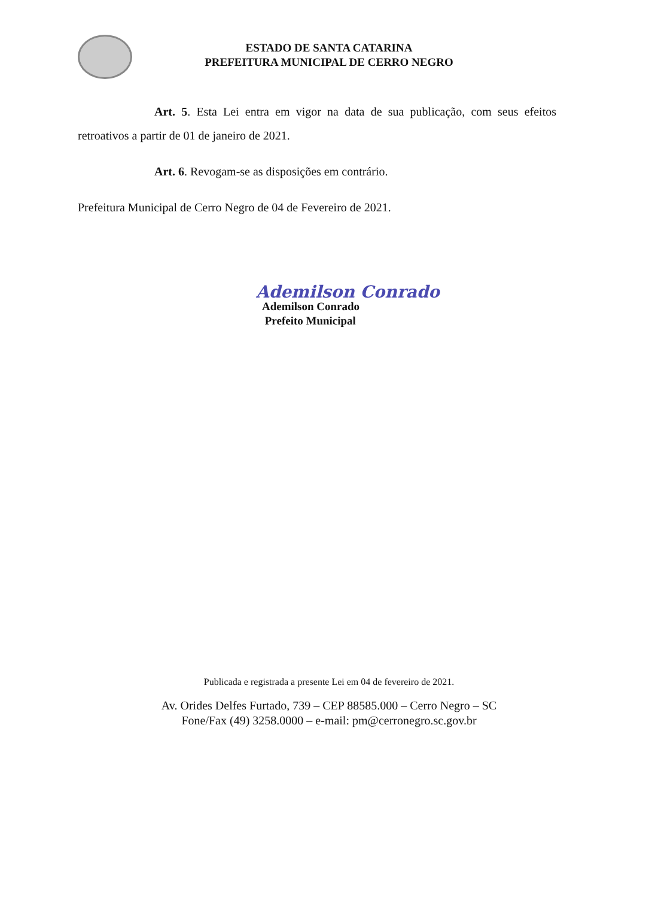ESTADO DE SANTA CATARINA
PREFEITURA MUNICIPAL DE CERRO NEGRO
Art. 5. Esta Lei entra em vigor na data de sua publicação, com seus efeitos retroativos a partir de 01 de janeiro de 2021.
Art. 6. Revogam-se as disposições em contrário.
Prefeitura Municipal de Cerro Negro de 04 de Fevereiro de 2021.
Ademilson Conrado
Ademilson Conrado
Prefeito Municipal
Publicada e registrada a presente Lei em 04 de fevereiro de 2021.
Av. Orides Delfes Furtado, 739 – CEP 88585.000 – Cerro Negro – SC
Fone/Fax (49) 3258.0000 – e-mail: pm@cerronegro.sc.gov.br